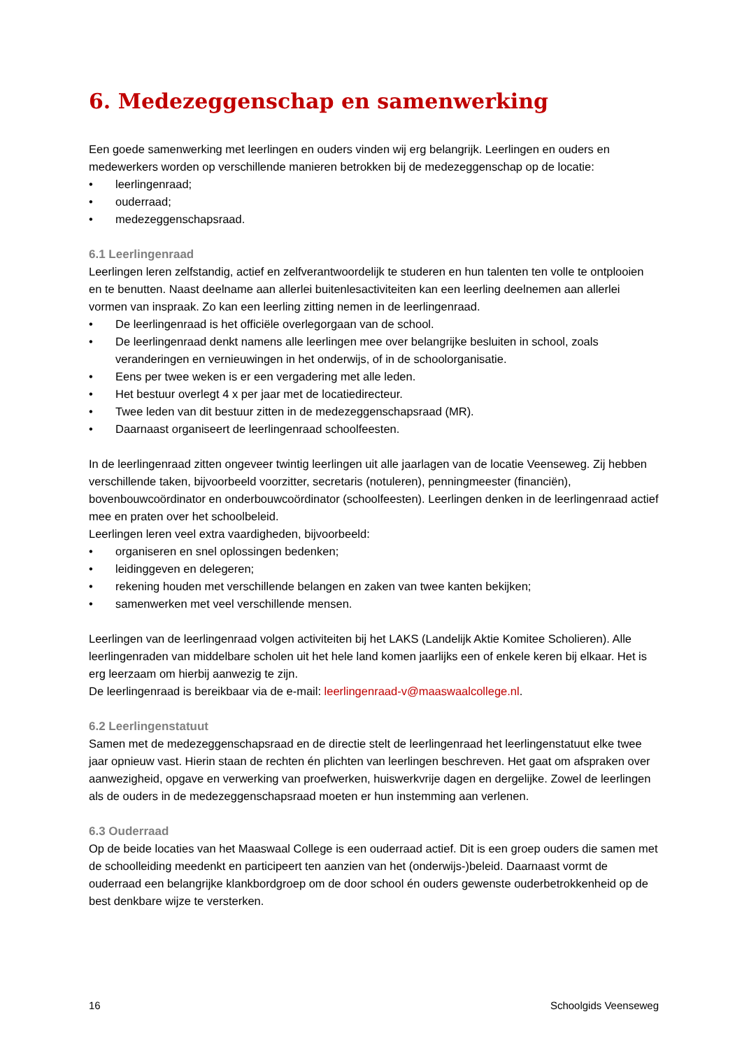6. Medezeggenschap en samenwerking
Een goede samenwerking met leerlingen en ouders vinden wij erg belangrijk. Leerlingen en ouders en medewerkers worden op verschillende manieren betrokken bij de medezeggenschap op de locatie:
• leerlingenraad;
• ouderraad;
• medezeggenschapsraad.
6.1 Leerlingenraad
Leerlingen leren zelfstandig, actief en zelfverantwoordelijk te studeren en hun talenten ten volle te ontplooien en te benutten. Naast deelname aan allerlei buitenlesactiviteiten kan een leerling deelnemen aan allerlei vormen van inspraak. Zo kan een leerling zitting nemen in de leerlingenraad.
• De leerlingenraad is het officiële overlegorgaan van de school.
• De leerlingenraad denkt namens alle leerlingen mee over belangrijke besluiten in school, zoals veranderingen en vernieuwingen in het onderwijs, of in de schoolorganisatie.
• Eens per twee weken is er een vergadering met alle leden.
• Het bestuur overlegt 4 x per jaar met de locatiedirecteur.
• Twee leden van dit bestuur zitten in de medezeggenschapsraad (MR).
• Daarnaast organiseert de leerlingenraad schoolfeesten.
In de leerlingenraad zitten ongeveer twintig leerlingen uit alle jaarlagen van de locatie Veenseweg. Zij hebben verschillende taken, bijvoorbeeld voorzitter, secretaris (notuleren), penningmeester (financiën), bovenbouwcoördinator en onderbouwcoördinator (schoolfeesten). Leerlingen denken in de leerlingenraad actief mee en praten over het schoolbeleid.
Leerlingen leren veel extra vaardigheden, bijvoorbeeld:
• organiseren en snel oplossingen bedenken;
• leidinggeven en delegeren;
• rekening houden met verschillende belangen en zaken van twee kanten bekijken;
• samenwerken met veel verschillende mensen.
Leerlingen van de leerlingenraad volgen activiteiten bij het LAKS (Landelijk Aktie Komitee Scholieren). Alle leerlingenraden van middelbare scholen uit het hele land komen jaarlijks een of enkele keren bij elkaar. Het is erg leerzaam om hierbij aanwezig te zijn.
De leerlingenraad is bereikbaar via de e-mail: leerlingenraad-v@maaswaalcollege.nl.
6.2 Leerlingenstatuut
Samen met de medezeggenschapsraad en de directie stelt de leerlingenraad het leerlingenstatuut elke twee jaar opnieuw vast. Hierin staan de rechten én plichten van leerlingen beschreven. Het gaat om afspraken over aanwezigheid, opgave en verwerking van proefwerken, huiswerkvrije dagen en dergelijke. Zowel de leerlingen als de ouders in de medezeggenschapsraad moeten er hun instemming aan verlenen.
6.3 Ouderraad
Op de beide locaties van het Maaswaal College is een ouderraad actief. Dit is een groep ouders die samen met de schoolleiding meedenkt en participeert ten aanzien van het (onderwijs-)beleid. Daarnaast vormt de ouderraad een belangrijke klankbordgroep om de door school én ouders gewenste ouderbetrokkenheid op de best denkbare wijze te versterken.
16 Schoolgids Veenseweg